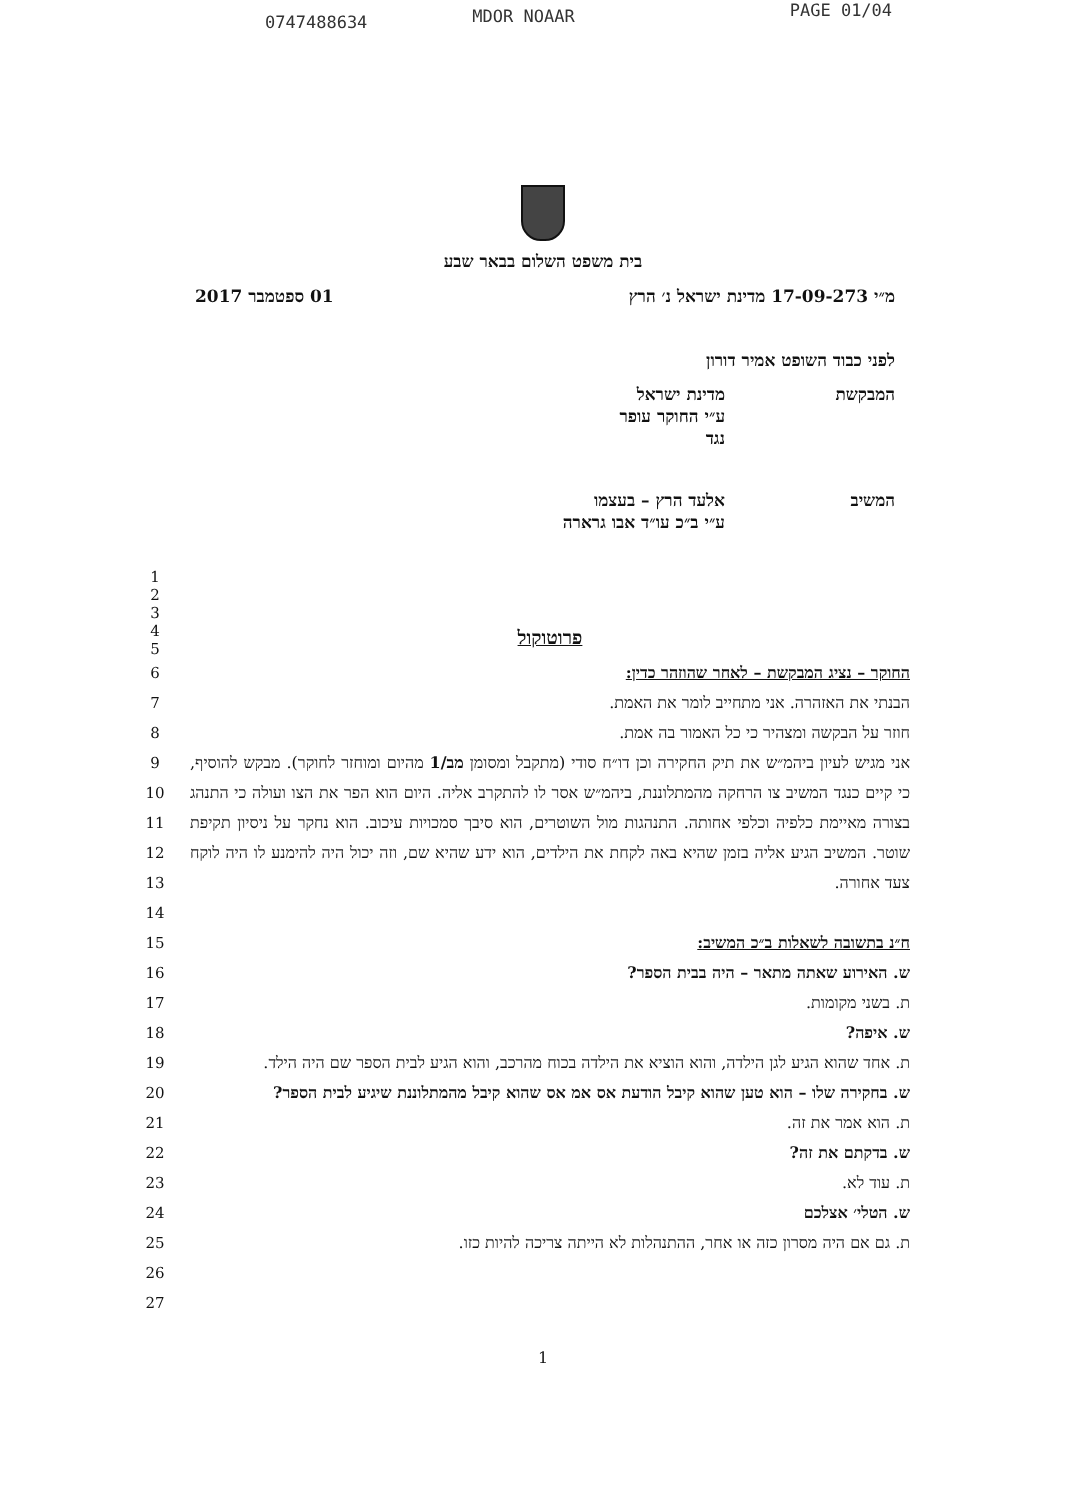0747488634 MDOR NOAAR PAGE 01/04
בית משפט השלום בבאר שבע
מ״י 17-09-273 מדינת ישראל נ׳ הרץ 01 ספטמבר 2017
לפני כבוד השופט אמיר דורון
המבקשת מדינת ישראל
ע״י החוקר עופר
נגד
המשיב אלעד הרץ – בעצמו
ע״י ב״כ עו״ד אבו גרארה
1
2
3
4
5
פרוטוקול
6
7
8
9
10
11
12
13
14
15
16
17
18
19
20
21
22
23
24
25
26
27
החוקר – נציג המבקשת – לאחר שהוזהר כדין:
הבנתי את האזהרה. אני מתחייב לומר את האמת.
חוזר על הבקשה ומצהיר כי כל האמור בה אמת.
אני מגיש לעיון ביהמ״ש את תיק החקירה וכן דו״ח סודי (מתקבל ומסומן מב/1 מהיום ומוחזר לחוקר). מבקש להוסיף, כי קיים כנגד המשיב צו הרחקה מהמתלוננת, ביהמ״ש אסר לו להתקרב אליה. היום הוא הפר את הצו ועולה כי התנהג בצורה מאיימת כלפיה וכלפי אחותה. התנהגות מול השוטרים, הוא סיבך סמכויות עיכוב. הוא נחקר על ניסיון תקיפת שוטר. המשיב הגיע אליה בזמן שהיא באה לקחת את הילדים, הוא ידע שהיא שם, וזה יכול היה להימנע לו היה לוקח צעד אחורה.
ח״נ בתשובה לשאלות ב״כ המשיב:
ש. האירוע שאתה מתאר – היה בבית הספר?
ת. בשני מקומות.
ש. איפה?
ת. אחד שהוא הגיע לגן הילדה, והוא הוציא את הילדה בכוח מהרכב, והוא הגיע לבית הספר שם היה הילד.
ש. בחקירה שלו – הוא טען שהוא קיבל הודעת אס אמ אס שהוא קיבל מהמתלוננת שיגיע לבית הספר?
ת. הוא אמר את זה.
ש. בדקתם את זה?
ת. עוד לא.
ש. הטלי׳ אצלכם
ת. גם אם היה מסרון כזה או אחר, ההתנהלות לא הייתה צריכה להיות כזו.
1